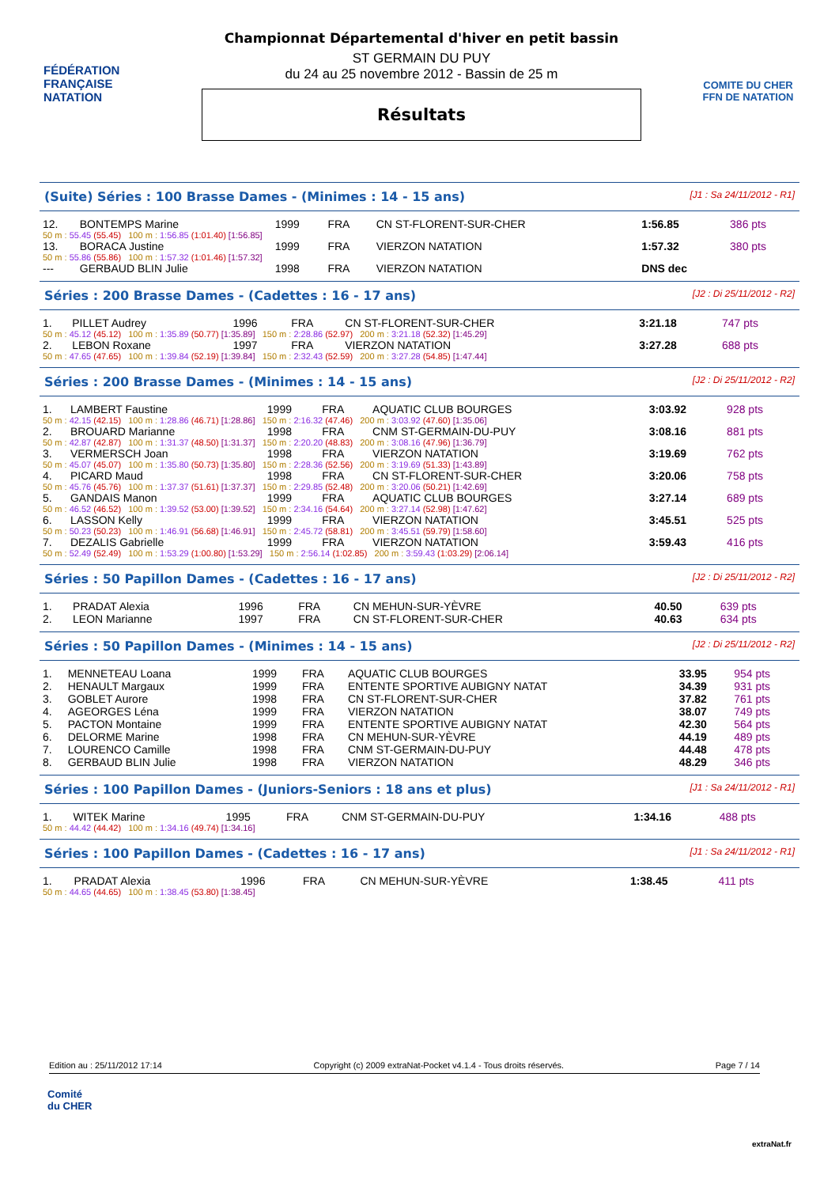FÉDÉRATION FRANÇAISE
NATATION
Championnat Départemental d'hiver en petit bassin
ST GERMAIN DU PUY
du 24 au 25 novembre 2012 - Bassin de 25 m
Résultats
COMITE DU CHER FFN DE NATATION
(Suite) Séries : 100 Brasse Dames - (Minimes : 14 - 15 ans) [J1 : Sa 24/11/2012 - R1]
| 12. | BONTEMPS Marine | 1999 | FRA | CN ST-FLORENT-SUR-CHER | 1:56.85 | 386 pts |
| 50 m : 55.45 (55.45) 100 m : 1:56.85 (1:01.40) [1:56.85] | | | | | | |
| 13. | BORACA Justine | 1999 | FRA | VIERZON NATATION | 1:57.32 | 380 pts |
| 50 m : 55.86 (55.86) 100 m : 1:57.32 (1:01.46) [1:57.32] | | | | | | |
| --- | GERBAUD BLIN Julie | 1998 | FRA | VIERZON NATATION | DNS dec | |
Séries : 200 Brasse Dames - (Cadettes : 16 - 17 ans) [J2 : Di 25/11/2012 - R2]
| 1. | PILLET Audrey | 1996 | FRA | CN ST-FLORENT-SUR-CHER | 3:21.18 | 747 pts |
| 50 m : 45.12 (45.12) 100 m : 1:35.89 (50.77) [1:35.89] 150 m : 2:28.86 (52.97) 200 m : 3:21.18 (52.32) [1:45.29] | | | | | | |
| 2. | LEBON Roxane | 1997 | FRA | VIERZON NATATION | 3:27.28 | 688 pts |
| 50 m : 47.65 (47.65) 100 m : 1:39.84 (52.19) [1:39.84] 150 m : 2:32.43 (52.59) 200 m : 3:27.28 (54.85) [1:47.44] | | | | | | |
Séries : 200 Brasse Dames - (Minimes : 14 - 15 ans) [J2 : Di 25/11/2012 - R2]
| 1. | LAMBERT Faustine | 1999 | FRA | AQUATIC CLUB BOURGES | 3:03.92 | 928 pts |
| 50 m : 42.15 (42.15) 100 m : 1:28.86 (46.71) [1:28.86] 150 m : 2:16.32 (47.46) 200 m : 3:03.92 (47.60) [1:35.06] | | | | | | |
| 2. | BROUARD Marianne | 1998 | FRA | CNM ST-GERMAIN-DU-PUY | 3:08.16 | 881 pts |
| 50 m : 42.87 (42.87) 100 m : 1:31.37 (48.50) [1:31.37] 150 m : 2:20.20 (48.83) 200 m : 3:08.16 (47.96) [1:36.79] | | | | | | |
| 3. | VERMERSCH Joan | 1998 | FRA | VIERZON NATATION | 3:19.69 | 762 pts |
| 50 m : 45.07 (45.07) 100 m : 1:35.80 (50.73) [1:35.80] 150 m : 2:28.36 (52.56) 200 m : 3:19.69 (51.33) [1:43.89] | | | | | | |
| 4. | PICARD Maud | 1998 | FRA | CN ST-FLORENT-SUR-CHER | 3:20.06 | 758 pts |
| 50 m : 45.76 (45.76) 100 m : 1:37.37 (51.61) [1:37.37] 150 m : 2:29.85 (52.48) 200 m : 3:20.06 (50.21) [1:42.69] | | | | | | |
| 5. | GANDAIS Manon | 1999 | FRA | AQUATIC CLUB BOURGES | 3:27.14 | 689 pts |
| 50 m : 46.52 (46.52) 100 m : 1:39.52 (53.00) [1:39.52] 150 m : 2:34.16 (54.64) 200 m : 3:27.14 (52.98) [1:47.62] | | | | | | |
| 6. | LASSON Kelly | 1999 | FRA | VIERZON NATATION | 3:45.51 | 525 pts |
| 50 m : 50.23 (50.23) 100 m : 1:46.91 (56.68) [1:46.91] 150 m : 2:45.72 (58.81) 200 m : 3:45.51 (59.79) [1:58.60] | | | | | | |
| 7. | DEZALIS Gabrielle | 1999 | FRA | VIERZON NATATION | 3:59.43 | 416 pts |
| 50 m : 52.49 (52.49) 100 m : 1:53.29 (1:00.80) [1:53.29] 150 m : 2:56.14 (1:02.85) 200 m : 3:59.43 (1:03.29) [2:06.14] | | | | | | |
Séries : 50 Papillon Dames - (Cadettes : 16 - 17 ans) [J2 : Di 25/11/2012 - R2]
| 1. | PRADAT Alexia | 1996 | FRA | CN MEHUN-SUR-YÈVRE | 40.50 | 639 pts |
| 2. | LEON Marianne | 1997 | FRA | CN ST-FLORENT-SUR-CHER | 40.63 | 634 pts |
Séries : 50 Papillon Dames - (Minimes : 14 - 15 ans) [J2 : Di 25/11/2012 - R2]
| 1. | MENNETEAU Loana | 1999 | FRA | AQUATIC CLUB BOURGES | 33.95 | 954 pts |
| 2. | HENAULT Margaux | 1999 | FRA | ENTENTE SPORTIVE AUBIGNY NATAT | 34.39 | 931 pts |
| 3. | GOBLET Aurore | 1998 | FRA | CN ST-FLORENT-SUR-CHER | 37.82 | 761 pts |
| 4. | AGEORGES Léna | 1999 | FRA | VIERZON NATATION | 38.07 | 749 pts |
| 5. | PACTON Montaine | 1999 | FRA | ENTENTE SPORTIVE AUBIGNY NATAT | 42.30 | 564 pts |
| 6. | DELORME Marine | 1998 | FRA | CN MEHUN-SUR-YÈVRE | 44.19 | 489 pts |
| 7. | LOURENCO Camille | 1998 | FRA | CNM ST-GERMAIN-DU-PUY | 44.48 | 478 pts |
| 8. | GERBAUD BLIN Julie | 1998 | FRA | VIERZON NATATION | 48.29 | 346 pts |
Séries : 100 Papillon Dames - (Juniors-Seniors : 18 ans et plus) [J1 : Sa 24/11/2012 - R1]
| 1. | WITEK Marine | 1995 | FRA | CNM ST-GERMAIN-DU-PUY | 1:34.16 | 488 pts |
| 50 m : 44.42 (44.42) 100 m : 1:34.16 (49.74) [1:34.16] | | | | | | |
Séries : 100 Papillon Dames - (Cadettes : 16 - 17 ans) [J1 : Sa 24/11/2012 - R1]
| 1. | PRADAT Alexia | 1996 | FRA | CN MEHUN-SUR-YÈVRE | 1:38.45 | 411 pts |
| 50 m : 44.65 (44.65) 100 m : 1:38.45 (53.80) [1:38.45] | | | | | | |
Edition au : 25/11/2012 17:14 Copyright (c) 2009 extraNat-Pocket v4.1.4 - Tous droits réservés. Page 7 / 14
Comité
du CHER
extraNat.fr